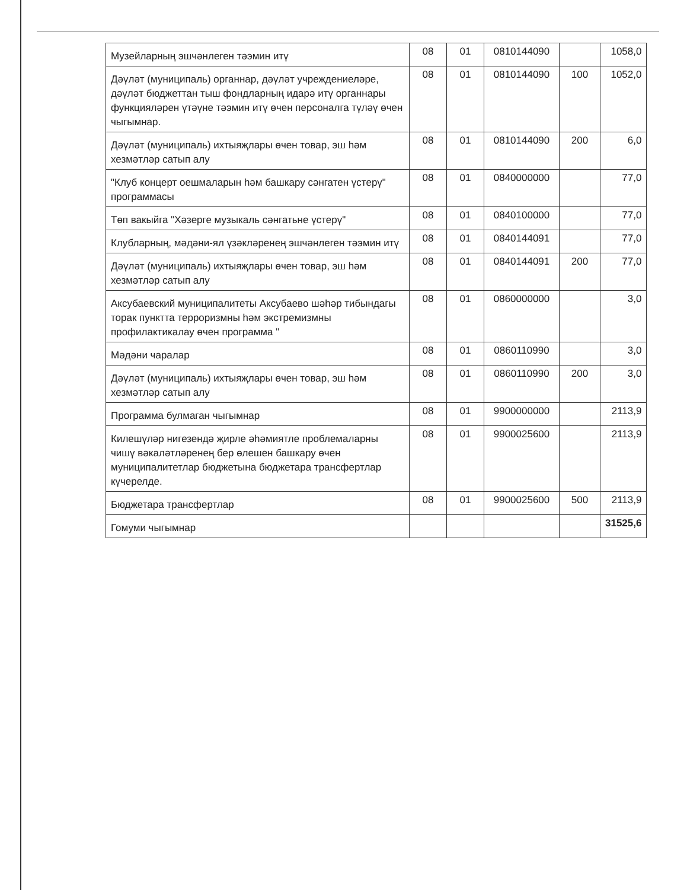| Музейларның эшчәнлеген тәэмин итү | 08 | 01 | 0810144090 | | 1058,0 |
| Дәүләт (муниципаль) органнар, дәүләт учреждениеләре, дәүләт бюджеттан тыш фондларның идарә итү органнары функцияләрен үтәүне тәэмин итү өчен персоналга түләү өчен чыгымнар. | 08 | 01 | 0810144090 | 100 | 1052,0 |
| Дәүләт (муниципаль) ихтыяҗлары өчен товар, эш һәм хезмәтләр сатып алу | 08 | 01 | 0810144090 | 200 | 6,0 |
| "Клуб концерт оешмаларын һәм башкару сәнгатен үстерү" программасы | 08 | 01 | 0840000000 | | 77,0 |
| Төп вакыйга "Хәзерге музыкаль сәнгатьне үстерү" | 08 | 01 | 0840100000 | | 77,0 |
| Клубларның, мәдәни-ял үзәкләренең эшчәнлеген тәэмин итү | 08 | 01 | 0840144091 | | 77,0 |
| Дәүләт (муниципаль) ихтыяҗлары өчен товар, эш һәм хезмәтләр сатып алу | 08 | 01 | 0840144091 | 200 | 77,0 |
| Аксубаевский муниципалитеты Аксубаево шәһәр тибындагы торак пунктта терроризмны һәм экстремизмны профилактикалау өчен программа " | 08 | 01 | 0860000000 | | 3,0 |
| Мәдәни чаралар | 08 | 01 | 0860110990 | | 3,0 |
| Дәүләт (муниципаль) ихтыяҗлары өчен товар, эш һәм хезмәтләр сатып алу | 08 | 01 | 0860110990 | 200 | 3,0 |
| Программа булмаган чыгымнар | 08 | 01 | 9900000000 | | 2113,9 |
| Килешүләр нигезендә җирле әһәмиятле проблемаларны чишү вәкаләтләренең бер өлешен башкару өчен муниципалитетлар бюджетына бюджетара трансфертлар күчерелде. | 08 | 01 | 9900025600 | | 2113,9 |
| Бюджетара трансфертлар | 08 | 01 | 9900025600 | 500 | 2113,9 |
| Гомуми чыгымнар | | | | | 31525,6 |